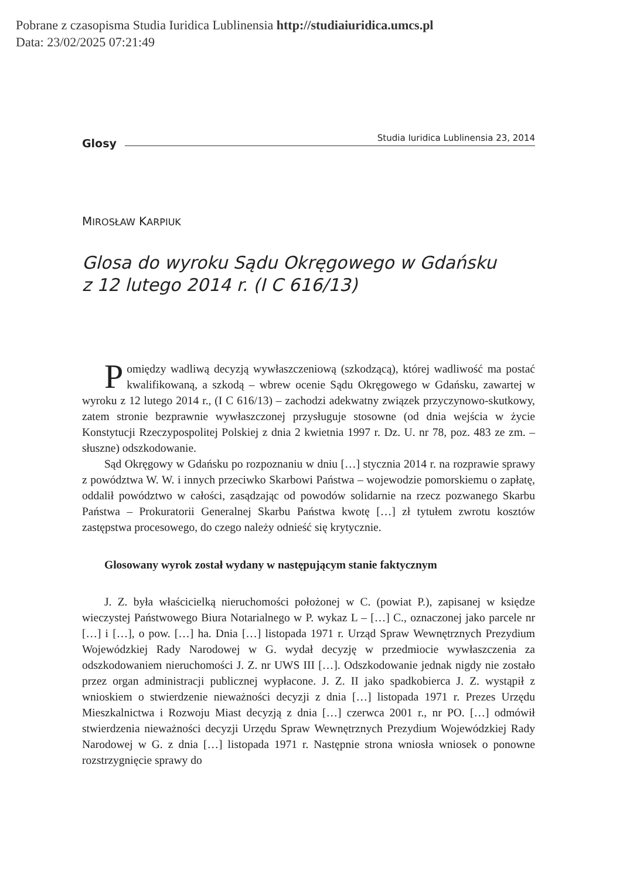Pobrane z czasopisma Studia Iuridica Lublinensia http://studiaiuridica.umcs.pl
Data: 23/02/2025 07:21:49
Glosy
Studia Iuridica Lublinensia 23, 2014
MIROSŁAW KARPIUK
Glosa do wyroku Sądu Okręgowego w Gdańsku
z 12 lutego 2014 r. (I C 616/13)
Pomiędzy wadliwą decyzją wywłaszczeniową (szkodzącą), której wadliwość ma postać kwalifikowaną, a szkodą – wbrew ocenie Sądu Okręgowego w Gdańsku, zawartej w wyroku z 12 lutego 2014 r., (I C 616/13) – zachodzi adekwatny związek przyczynowo-skutkowy, zatem stronie bezprawnie wywłaszczonej przysługuje stosowne (od dnia wejścia w życie Konstytucji Rzeczypospolitej Polskiej z dnia 2 kwietnia 1997 r. Dz. U. nr 78, poz. 483 ze zm. – słuszne) odszkodowanie.
Sąd Okręgowy w Gdańsku po rozpoznaniu w dniu […] stycznia 2014 r. na rozprawie sprawy z powództwa W. W. i innych przeciwko Skarbowi Państwa – wojewodzie pomorskiemu o zapłatę, oddalił powództwo w całości, zasądzając od powodów solidarnie na rzecz pozwanego Skarbu Państwa – Prokuratorii Generalnej Skarbu Państwa kwotę […] zł tytułem zwrotu kosztów zastępstwa procesowego, do czego należy odnieść się krytycznie.
Glosowany wyrok został wydany w następującym stanie faktycznym
J. Z. była właścicielką nieruchomości położonej w C. (powiat P.), zapisanej w księdze wieczystej Państwowego Biura Notarialnego w P. wykaz L – […] C., oznaczonej jako parcele nr […] i […], o pow. […] ha. Dnia […] listopada 1971 r. Urząd Spraw Wewnętrznych Prezydium Wojewódzkiej Rady Narodowej w G. wydał decyzję w przedmiocie wywłaszczenia za odszkodowaniem nieruchomości J. Z. nr UWS III […]. Odszkodowanie jednak nigdy nie zostało przez organ administracji publicznej wypłacone. J. Z. II jako spadkobierca J. Z. wystąpił z wnioskiem o stwierdzenie nieważności decyzji z dnia […] listopada 1971 r. Prezes Urzędu Mieszkalnictwa i Rozwoju Miast decyzją z dnia […] czerwca 2001 r., nr PO. […] odmówił stwierdzenia nieważności decyzji Urzędu Spraw Wewnętrznych Prezydium Wojewódzkiej Rady Narodowej w G. z dnia […] listopada 1971 r. Następnie strona wniosła wniosek o ponowne rozstrzygnięcie sprawy do